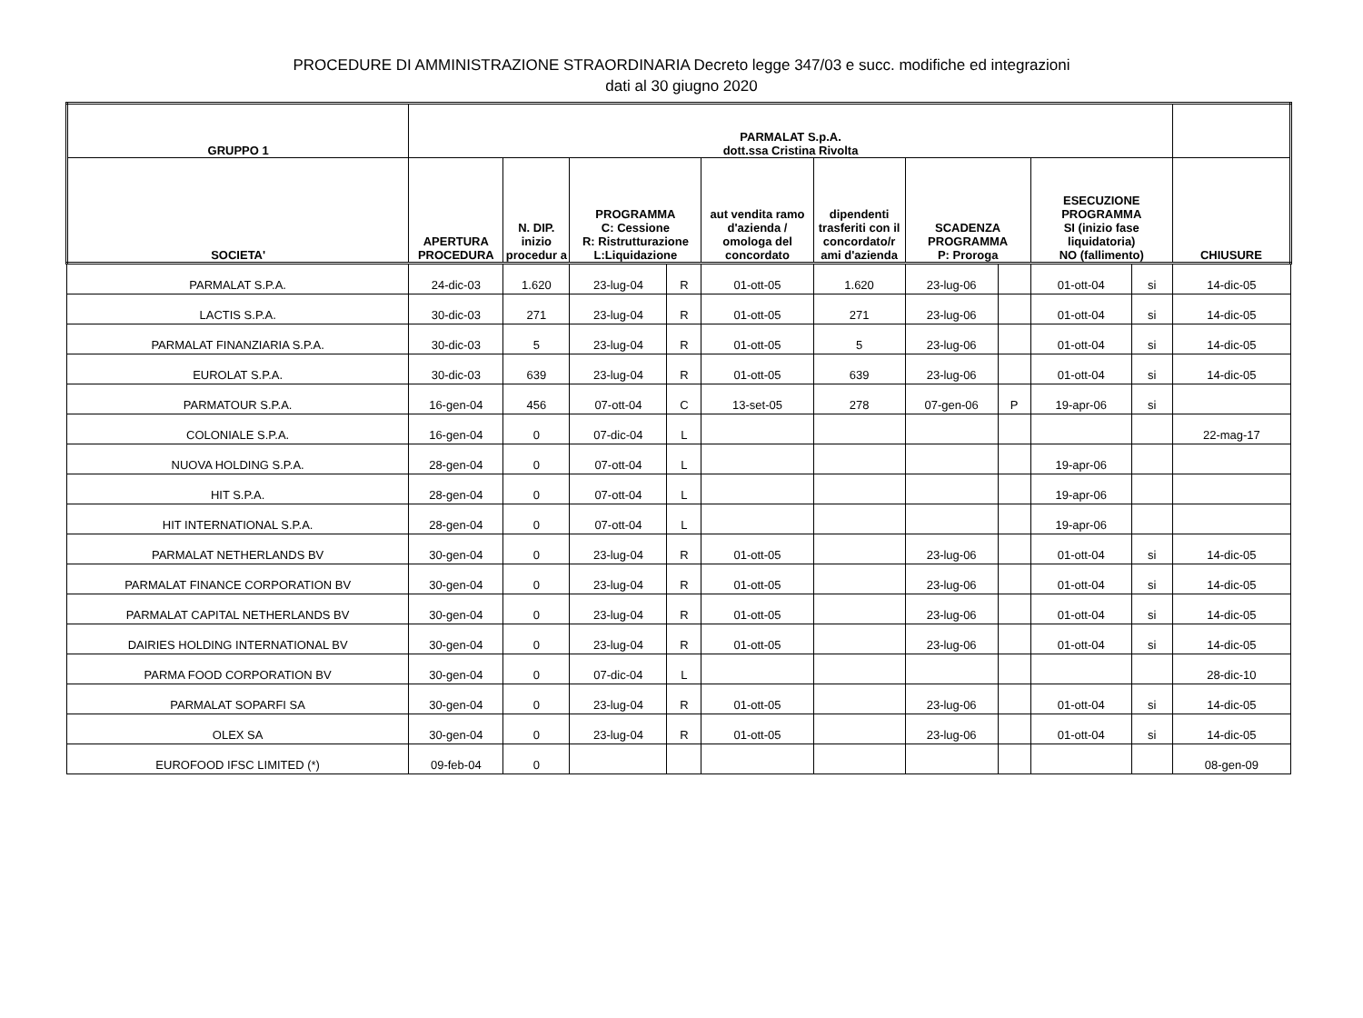PROCEDURE DI AMMINISTRAZIONE STRAORDINARIA Decreto legge 347/03 e succ. modifiche ed integrazioni
dati al 30 giugno 2020
| GRUPPO 1 | PARMALAT S.p.A. dott.ssa Cristina Rivolta | | | | | | | | | | |
| --- | --- | --- | --- | --- | --- | --- | --- | --- | --- | --- | --- |
| SOCIETA' | APERTURA PROCEDURA | N. DIP. inizio procedur a | PROGRAMMA C: Cessione R: Ristrutturazione L:Liquidazione | | aut vendita ramo d'azienda / omologa del concordato | dipendenti trasferiti con il concordato/r ami d'azienda | SCADENZA PROGRAMMA P: Proroga | | ESECUZIONE PROGRAMMA SI (inizio fase liquidatoria) NO (fallimento) | | CHIUSURE |
| PARMALAT S.P.A. | 24-dic-03 | 1.620 | 23-lug-04 | R | 01-ott-05 | 1.620 | 23-lug-06 | | 01-ott-04 | si | 14-dic-05 |
| LACTIS S.P.A. | 30-dic-03 | 271 | 23-lug-04 | R | 01-ott-05 | 271 | 23-lug-06 | | 01-ott-04 | si | 14-dic-05 |
| PARMALAT FINANZIARIA S.P.A. | 30-dic-03 | 5 | 23-lug-04 | R | 01-ott-05 | 5 | 23-lug-06 | | 01-ott-04 | si | 14-dic-05 |
| EUROLAT S.P.A. | 30-dic-03 | 639 | 23-lug-04 | R | 01-ott-05 | 639 | 23-lug-06 | | 01-ott-04 | si | 14-dic-05 |
| PARMATOUR S.P.A. | 16-gen-04 | 456 | 07-ott-04 | C | 13-set-05 | 278 | 07-gen-06 | P | 19-apr-06 | si | |
| COLONIALE S.P.A. | 16-gen-04 | 0 | 07-dic-04 | L | | | | | | | 22-mag-17 |
| NUOVA HOLDING S.P.A. | 28-gen-04 | 0 | 07-ott-04 | L | | | | | 19-apr-06 | | |
| HIT S.P.A. | 28-gen-04 | 0 | 07-ott-04 | L | | | | | 19-apr-06 | | |
| HIT INTERNATIONAL S.P.A. | 28-gen-04 | 0 | 07-ott-04 | L | | | | | 19-apr-06 | | |
| PARMALAT NETHERLANDS BV | 30-gen-04 | 0 | 23-lug-04 | R | 01-ott-05 | | 23-lug-06 | | 01-ott-04 | si | 14-dic-05 |
| PARMALAT FINANCE CORPORATION BV | 30-gen-04 | 0 | 23-lug-04 | R | 01-ott-05 | | 23-lug-06 | | 01-ott-04 | si | 14-dic-05 |
| PARMALAT CAPITAL NETHERLANDS BV | 30-gen-04 | 0 | 23-lug-04 | R | 01-ott-05 | | 23-lug-06 | | 01-ott-04 | si | 14-dic-05 |
| DAIRIES HOLDING INTERNATIONAL BV | 30-gen-04 | 0 | 23-lug-04 | R | 01-ott-05 | | 23-lug-06 | | 01-ott-04 | si | 14-dic-05 |
| PARMA FOOD CORPORATION BV | 30-gen-04 | 0 | 07-dic-04 | L | | | | | | | 28-dic-10 |
| PARMALAT SOPARFI SA | 30-gen-04 | 0 | 23-lug-04 | R | 01-ott-05 | | 23-lug-06 | | 01-ott-04 | si | 14-dic-05 |
| OLEX SA | 30-gen-04 | 0 | 23-lug-04 | R | 01-ott-05 | | 23-lug-06 | | 01-ott-04 | si | 14-dic-05 |
| EUROFOOD IFSC LIMITED (*) | 09-feb-04 | 0 | | | | | | | | | 08-gen-09 |